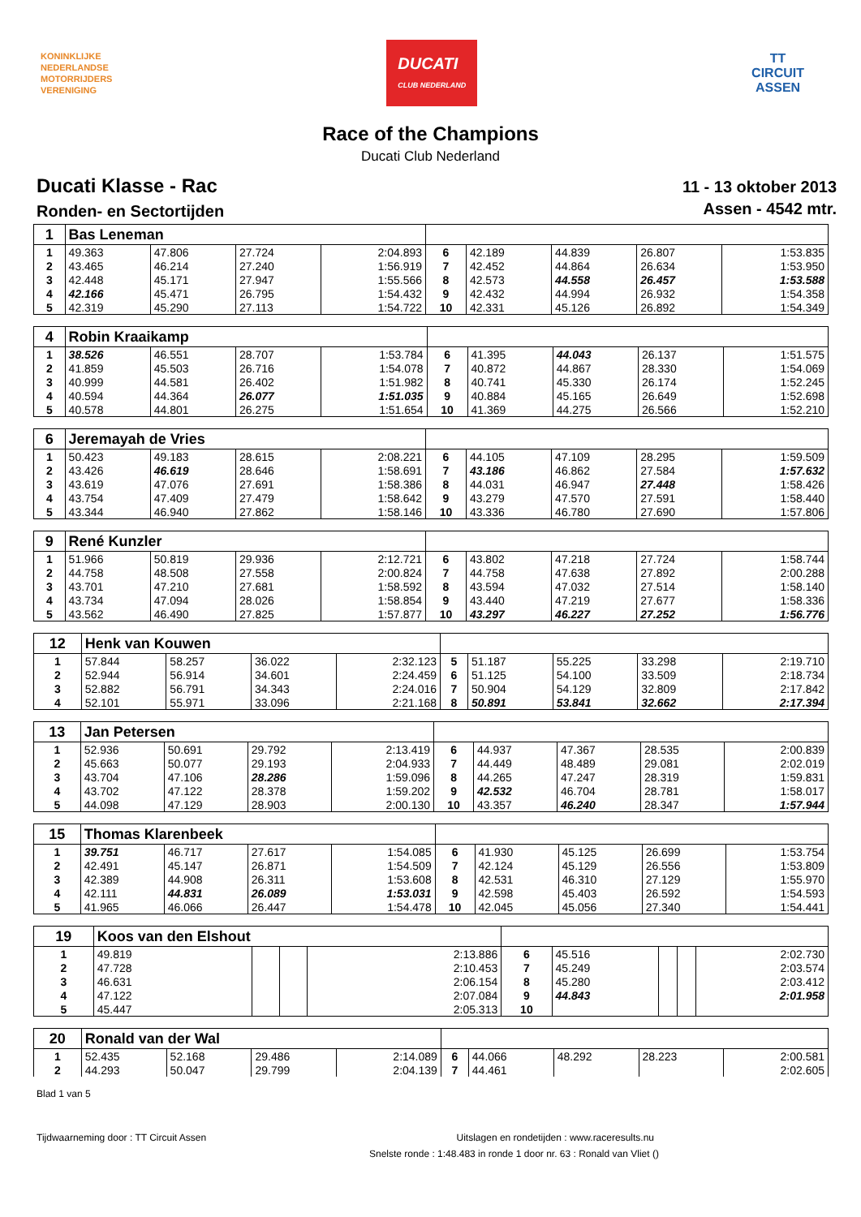KONINKLIJKE
NEDERLANDSE
MOTORRIJDERS
VERENIGING
DUCATI
CLUB NEDERLAND
TT
CIRCUIT
ASSEN
Race of the Champions
Ducati Club Nederland
Ducati Klasse - Rac
Ronden- en Sectortijden
11 - 13 oktober 2013
Assen - 4542 mtr.
| 1 | Bas Leneman | | | | | | | | |
| 1 | 49.363 | 47.806 | 27.724 | 2:04.893 | 6 | 42.189 | 44.839 | 26.807 | 1:53.835 |
| 2 | 43.465 | 46.214 | 27.240 | 1:56.919 | 7 | 42.452 | 44.864 | 26.634 | 1:53.950 |
| 3 | 42.448 | 45.171 | 27.947 | 1:55.566 | 8 | 42.573 | 44.558 | 26.457 | 1:53.588 |
| 4 | 42.166 | 45.471 | 26.795 | 1:54.432 | 9 | 42.432 | 44.994 | 26.932 | 1:54.358 |
| 5 | 42.319 | 45.290 | 27.113 | 1:54.722 | 10 | 42.331 | 45.126 | 26.892 | 1:54.349 |
| 4 | Robin Kraaikamp | | | | | | | | |
| 1 | 38.526 | 46.551 | 28.707 | 1:53.784 | 6 | 41.395 | 44.043 | 26.137 | 1:51.575 |
| 2 | 41.859 | 45.503 | 26.716 | 1:54.078 | 7 | 40.872 | 44.867 | 28.330 | 1:54.069 |
| 3 | 40.999 | 44.581 | 26.402 | 1:51.982 | 8 | 40.741 | 45.330 | 26.174 | 1:52.245 |
| 4 | 40.594 | 44.364 | 26.077 | 1:51.035 | 9 | 40.884 | 45.165 | 26.649 | 1:52.698 |
| 5 | 40.578 | 44.801 | 26.275 | 1:51.654 | 10 | 41.369 | 44.275 | 26.566 | 1:52.210 |
| 6 | Jeremayah de Vries | | | | | | | | |
| 1 | 50.423 | 49.183 | 28.615 | 2:08.221 | 6 | 44.105 | 47.109 | 28.295 | 1:59.509 |
| 2 | 43.426 | 46.619 | 28.646 | 1:58.691 | 7 | 43.186 | 46.862 | 27.584 | 1:57.632 |
| 3 | 43.619 | 47.076 | 27.691 | 1:58.386 | 8 | 44.031 | 46.947 | 27.448 | 1:58.426 |
| 4 | 43.754 | 47.409 | 27.479 | 1:58.642 | 9 | 43.279 | 47.570 | 27.591 | 1:58.440 |
| 5 | 43.344 | 46.940 | 27.862 | 1:58.146 | 10 | 43.336 | 46.780 | 27.690 | 1:57.806 |
| 9 | René Kunzler | | | | | | | | |
| 1 | 51.966 | 50.819 | 29.936 | 2:12.721 | 6 | 43.802 | 47.218 | 27.724 | 1:58.744 |
| 2 | 44.758 | 48.508 | 27.558 | 2:00.824 | 7 | 44.758 | 47.638 | 27.892 | 2:00.288 |
| 3 | 43.701 | 47.210 | 27.681 | 1:58.592 | 8 | 43.594 | 47.032 | 27.514 | 1:58.140 |
| 4 | 43.734 | 47.094 | 28.026 | 1:58.854 | 9 | 43.440 | 47.219 | 27.677 | 1:58.336 |
| 5 | 43.562 | 46.490 | 27.825 | 1:57.877 | 10 | 43.297 | 46.227 | 27.252 | 1:56.776 |
| 12 | Henk van Kouwen | | | | | | | | |
| 1 | 57.844 | 58.257 | 36.022 | 2:32.123 | 5 | 51.187 | 55.225 | 33.298 | 2:19.710 |
| 2 | 52.944 | 56.914 | 34.601 | 2:24.459 | 6 | 51.125 | 54.100 | 33.509 | 2:18.734 |
| 3 | 52.882 | 56.791 | 34.343 | 2:24.016 | 7 | 50.904 | 54.129 | 32.809 | 2:17.842 |
| 4 | 52.101 | 55.971 | 33.096 | 2:21.168 | 8 | 50.891 | 53.841 | 32.662 | 2:17.394 |
| 13 | Jan Petersen | | | | | | | | |
| 1 | 52.936 | 50.691 | 29.792 | 2:13.419 | 6 | 44.937 | 47.367 | 28.535 | 2:00.839 |
| 2 | 45.663 | 50.077 | 29.193 | 2:04.933 | 7 | 44.449 | 48.489 | 29.081 | 2:02.019 |
| 3 | 43.704 | 47.106 | 28.286 | 1:59.096 | 8 | 44.265 | 47.247 | 28.319 | 1:59.831 |
| 4 | 43.702 | 47.122 | 28.378 | 1:59.202 | 9 | 42.532 | 46.704 | 28.781 | 1:58.017 |
| 5 | 44.098 | 47.129 | 28.903 | 2:00.130 | 10 | 43.357 | 46.240 | 28.347 | 1:57.944 |
| 15 | Thomas Klarenbeek | | | | | | | | |
| 1 | 39.751 | 46.717 | 27.617 | 1:54.085 | 6 | 41.930 | 45.125 | 26.699 | 1:53.754 |
| 2 | 42.491 | 45.147 | 26.871 | 1:54.509 | 7 | 42.124 | 45.129 | 26.556 | 1:53.809 |
| 3 | 42.389 | 44.908 | 26.311 | 1:53.608 | 8 | 42.531 | 46.310 | 27.129 | 1:55.970 |
| 4 | 42.111 | 44.831 | 26.089 | 1:53.031 | 9 | 42.598 | 45.403 | 26.592 | 1:54.593 |
| 5 | 41.965 | 46.066 | 26.447 | 1:54.478 | 10 | 42.045 | 45.056 | 27.340 | 1:54.441 |
| 19 | Koos van den Elshout | | | | | | | | |
| 1 | 49.819 | | | 2:13.886 | 6 | 45.516 | | | 2:02.730 |
| 2 | 47.728 | | | 2:10.453 | 7 | 45.249 | | | 2:03.574 |
| 3 | 46.631 | | | 2:06.154 | 8 | 45.280 | | | 2:03.412 |
| 4 | 47.122 | | | 2:07.084 | 9 | 44.843 | | | 2:01.958 |
| 5 | 45.447 | | | 2:05.313 | 10 | | | | |
| 20 | Ronald van der Wal | | | | | | | | |
| 1 | 52.435 | 52.168 | 29.486 | 2:14.089 | 6 | 44.066 | 48.292 | 28.223 | 2:00.581 |
| 2 | 44.293 | 50.047 | 29.799 | 2:04.139 | 7 | 44.461 | | | 2:02.605 |
Blad 1 van 5
Tijdwaarneming door : TT Circuit Assen Uitslagen en rondetijden : www.raceresults.nu
Snelste ronde : 1:48.483 in ronde 1 door nr. 63 : Ronald van Vliet ()